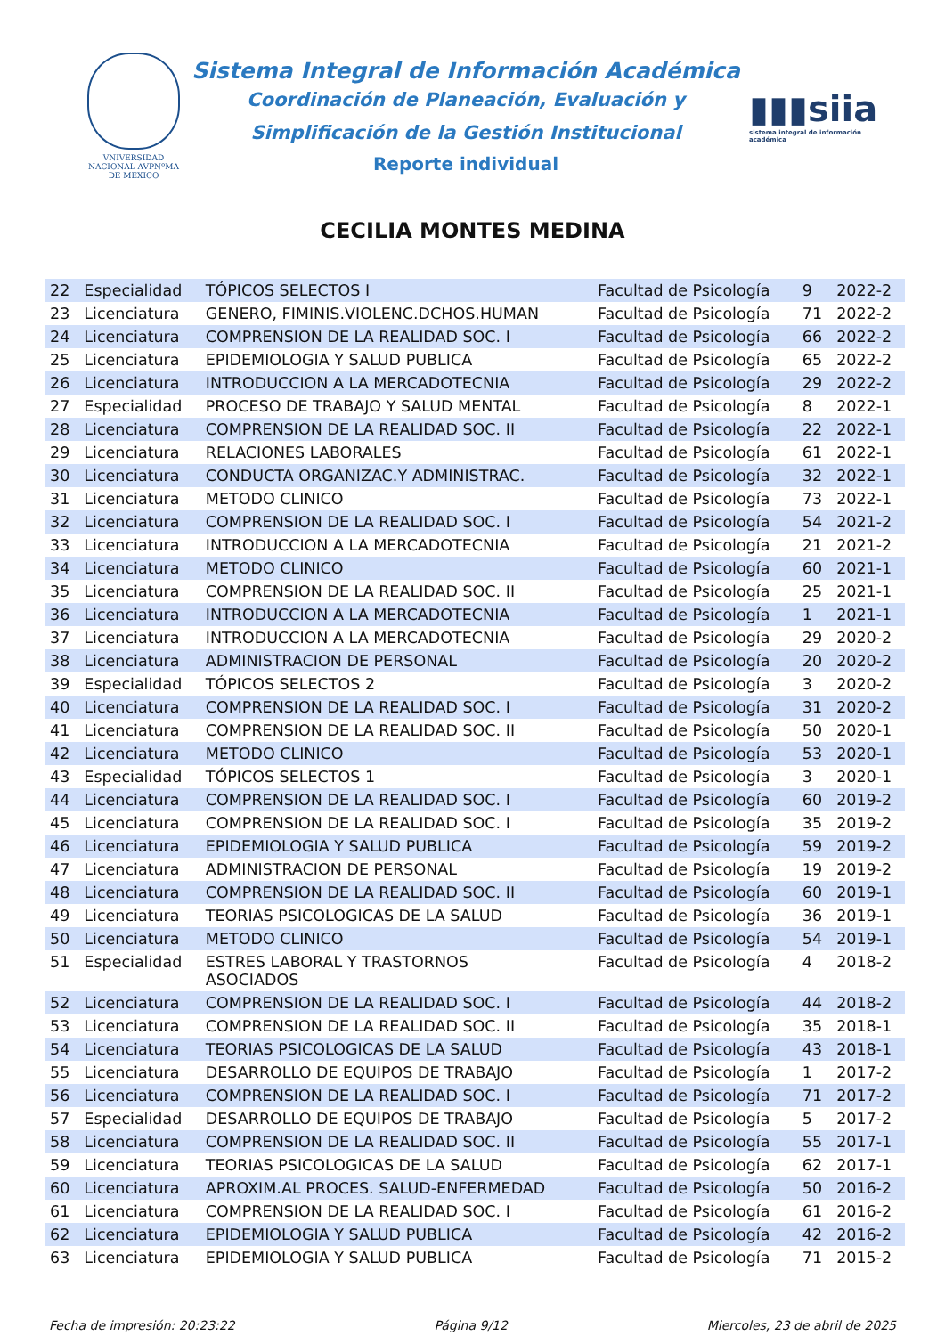VNIVERSIDAD NACIONAL AVPNºMA DE MEXICO
Sistema Integral de Información Académica
Coordinación de Planeación, Evaluación y
Simplificación de la Gestión Institucional
Reporte individual
▮▮▮siia
sistema integral de información académica
CECILIA MONTES MEDINA
| 22 | Especialidad | TÓPICOS SELECTOS I | Facultad de Psicología | 9 | 2022-2 |
| 23 | Licenciatura | GENERO, FIMINIS.VIOLENC.DCHOS.HUMAN | Facultad de Psicología | 71 | 2022-2 |
| 24 | Licenciatura | COMPRENSION DE LA REALIDAD SOC. I | Facultad de Psicología | 66 | 2022-2 |
| 25 | Licenciatura | EPIDEMIOLOGIA Y SALUD PUBLICA | Facultad de Psicología | 65 | 2022-2 |
| 26 | Licenciatura | INTRODUCCION A LA MERCADOTECNIA | Facultad de Psicología | 29 | 2022-2 |
| 27 | Especialidad | PROCESO DE TRABAJO Y SALUD MENTAL | Facultad de Psicología | 8 | 2022-1 |
| 28 | Licenciatura | COMPRENSION DE LA REALIDAD SOC. II | Facultad de Psicología | 22 | 2022-1 |
| 29 | Licenciatura | RELACIONES LABORALES | Facultad de Psicología | 61 | 2022-1 |
| 30 | Licenciatura | CONDUCTA ORGANIZAC.Y ADMINISTRAC. | Facultad de Psicología | 32 | 2022-1 |
| 31 | Licenciatura | METODO CLINICO | Facultad de Psicología | 73 | 2022-1 |
| 32 | Licenciatura | COMPRENSION DE LA REALIDAD SOC. I | Facultad de Psicología | 54 | 2021-2 |
| 33 | Licenciatura | INTRODUCCION A LA MERCADOTECNIA | Facultad de Psicología | 21 | 2021-2 |
| 34 | Licenciatura | METODO CLINICO | Facultad de Psicología | 60 | 2021-1 |
| 35 | Licenciatura | COMPRENSION DE LA REALIDAD SOC. II | Facultad de Psicología | 25 | 2021-1 |
| 36 | Licenciatura | INTRODUCCION A LA MERCADOTECNIA | Facultad de Psicología | 1 | 2021-1 |
| 37 | Licenciatura | INTRODUCCION A LA MERCADOTECNIA | Facultad de Psicología | 29 | 2020-2 |
| 38 | Licenciatura | ADMINISTRACION DE PERSONAL | Facultad de Psicología | 20 | 2020-2 |
| 39 | Especialidad | TÓPICOS SELECTOS 2 | Facultad de Psicología | 3 | 2020-2 |
| 40 | Licenciatura | COMPRENSION DE LA REALIDAD SOC. I | Facultad de Psicología | 31 | 2020-2 |
| 41 | Licenciatura | COMPRENSION DE LA REALIDAD SOC. II | Facultad de Psicología | 50 | 2020-1 |
| 42 | Licenciatura | METODO CLINICO | Facultad de Psicología | 53 | 2020-1 |
| 43 | Especialidad | TÓPICOS SELECTOS 1 | Facultad de Psicología | 3 | 2020-1 |
| 44 | Licenciatura | COMPRENSION DE LA REALIDAD SOC. I | Facultad de Psicología | 60 | 2019-2 |
| 45 | Licenciatura | COMPRENSION DE LA REALIDAD SOC. I | Facultad de Psicología | 35 | 2019-2 |
| 46 | Licenciatura | EPIDEMIOLOGIA Y SALUD PUBLICA | Facultad de Psicología | 59 | 2019-2 |
| 47 | Licenciatura | ADMINISTRACION DE PERSONAL | Facultad de Psicología | 19 | 2019-2 |
| 48 | Licenciatura | COMPRENSION DE LA REALIDAD SOC. II | Facultad de Psicología | 60 | 2019-1 |
| 49 | Licenciatura | TEORIAS PSICOLOGICAS DE LA SALUD | Facultad de Psicología | 36 | 2019-1 |
| 50 | Licenciatura | METODO CLINICO | Facultad de Psicología | 54 | 2019-1 |
| 51 | Especialidad | ESTRES LABORAL Y TRASTORNOS ASOCIADOS | Facultad de Psicología | 4 | 2018-2 |
| 52 | Licenciatura | COMPRENSION DE LA REALIDAD SOC. I | Facultad de Psicología | 44 | 2018-2 |
| 53 | Licenciatura | COMPRENSION DE LA REALIDAD SOC. II | Facultad de Psicología | 35 | 2018-1 |
| 54 | Licenciatura | TEORIAS PSICOLOGICAS DE LA SALUD | Facultad de Psicología | 43 | 2018-1 |
| 55 | Licenciatura | DESARROLLO DE EQUIPOS DE TRABAJO | Facultad de Psicología | 1 | 2017-2 |
| 56 | Licenciatura | COMPRENSION DE LA REALIDAD SOC. I | Facultad de Psicología | 71 | 2017-2 |
| 57 | Especialidad | DESARROLLO DE EQUIPOS DE TRABAJO | Facultad de Psicología | 5 | 2017-2 |
| 58 | Licenciatura | COMPRENSION DE LA REALIDAD SOC. II | Facultad de Psicología | 55 | 2017-1 |
| 59 | Licenciatura | TEORIAS PSICOLOGICAS DE LA SALUD | Facultad de Psicología | 62 | 2017-1 |
| 60 | Licenciatura | APROXIM.AL PROCES. SALUD-ENFERMEDAD | Facultad de Psicología | 50 | 2016-2 |
| 61 | Licenciatura | COMPRENSION DE LA REALIDAD SOC. I | Facultad de Psicología | 61 | 2016-2 |
| 62 | Licenciatura | EPIDEMIOLOGIA Y SALUD PUBLICA | Facultad de Psicología | 42 | 2016-2 |
| 63 | Licenciatura | EPIDEMIOLOGIA Y SALUD PUBLICA | Facultad de Psicología | 71 | 2015-2 |
Fecha de impresión: 20:23:22 Página 9/12 Miercoles, 23 de abril de 2025